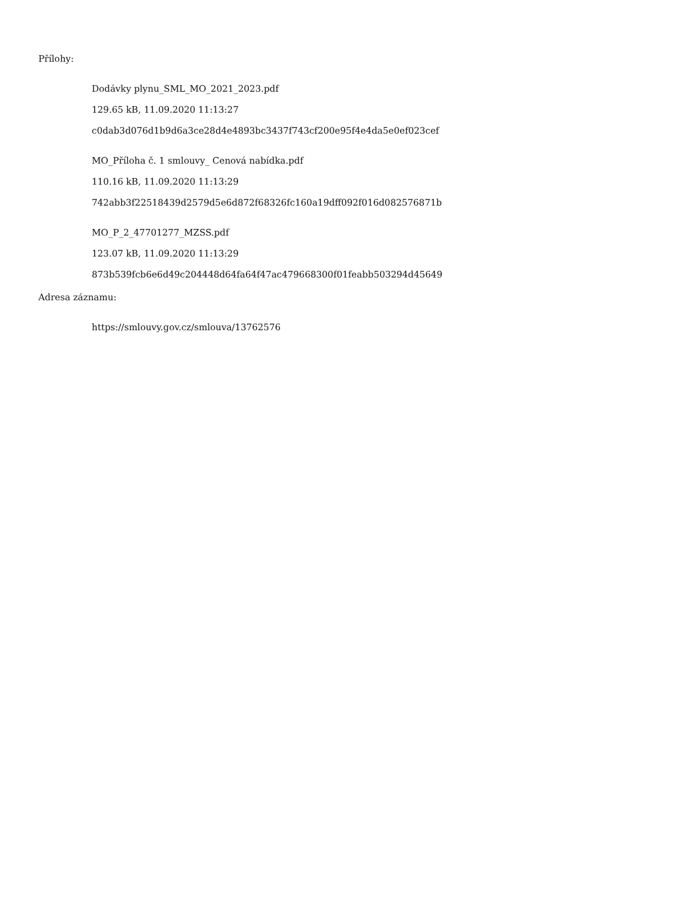Přílohy:
Dodávky plynu_SML_MO_2021_2023.pdf
129.65 kB, 11.09.2020 11:13:27
c0dab3d076d1b9d6a3ce28d4e4893bc3437f743cf200e95f4e4da5e0ef023cef
MO_Příloha č. 1 smlouvy_ Cenová nabídka.pdf
110.16 kB, 11.09.2020 11:13:29
742abb3f22518439d2579d5e6d872f68326fc160a19dff092f016d082576871b
MO_P_2_47701277_MZSS.pdf
123.07 kB, 11.09.2020 11:13:29
873b539fcb6e6d49c204448d64fa64f47ac479668300f01feabb503294d45649
Adresa záznamu:
https://smlouvy.gov.cz/smlouva/13762576